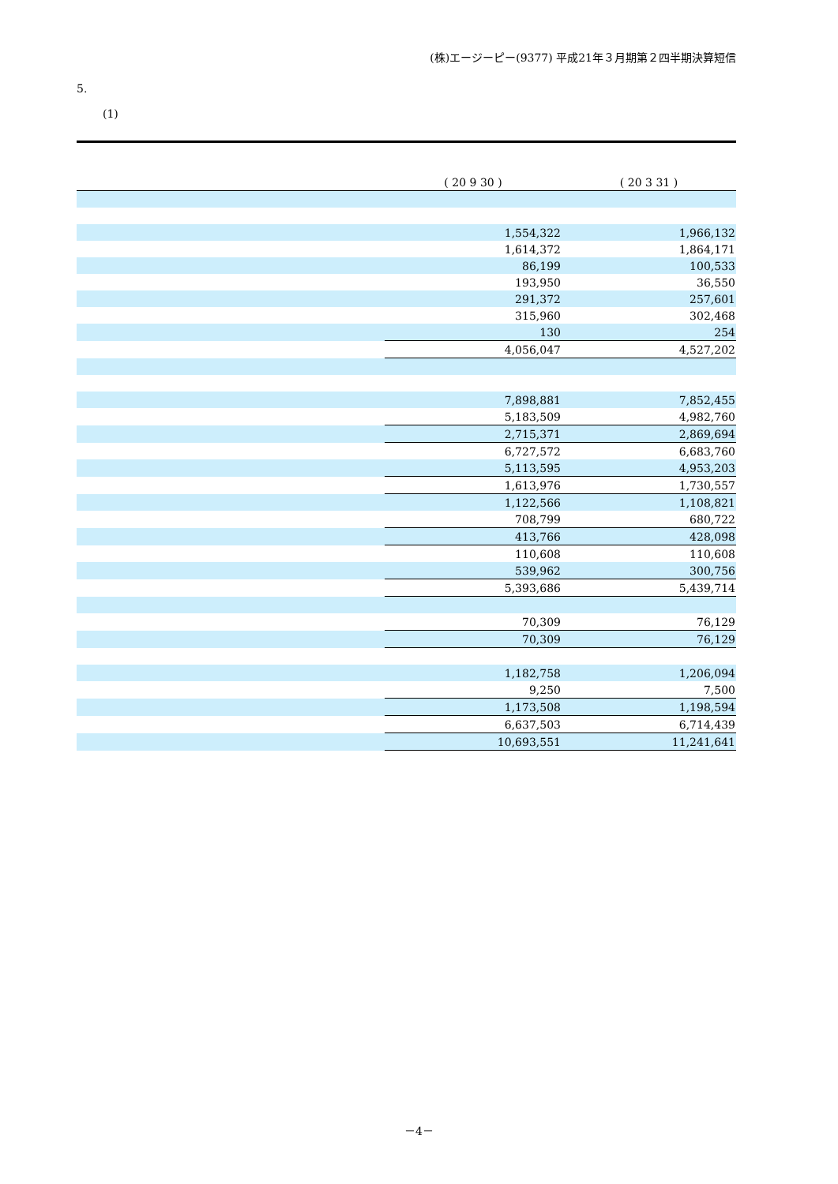(株)エージーピー(9377) 平成21年３月期第２四半期決算短信
5.
(1)
| | ( 20 9 30 ) | ( 20 3 31 ) |
| --- | --- | --- |
| | 1,554,322 | 1,966,132 |
| | 1,614,372 | 1,864,171 |
| | 86,199 | 100,533 |
| | 193,950 | 36,550 |
| | 291,372 | 257,601 |
| | 315,960 | 302,468 |
| | 130 | 254 |
| | 4,056,047 | 4,527,202 |
| | 7,898,881 | 7,852,455 |
| | 5,183,509 | 4,982,760 |
| | 2,715,371 | 2,869,694 |
| | 6,727,572 | 6,683,760 |
| | 5,113,595 | 4,953,203 |
| | 1,613,976 | 1,730,557 |
| | 1,122,566 | 1,108,821 |
| | 708,799 | 680,722 |
| | 413,766 | 428,098 |
| | 110,608 | 110,608 |
| | 539,962 | 300,756 |
| | 5,393,686 | 5,439,714 |
| | 70,309 | 76,129 |
| | 70,309 | 76,129 |
| | 1,182,758 | 1,206,094 |
| | 9,250 | 7,500 |
| | 1,173,508 | 1,198,594 |
| | 6,637,503 | 6,714,439 |
| | 10,693,551 | 11,241,641 |
－4－